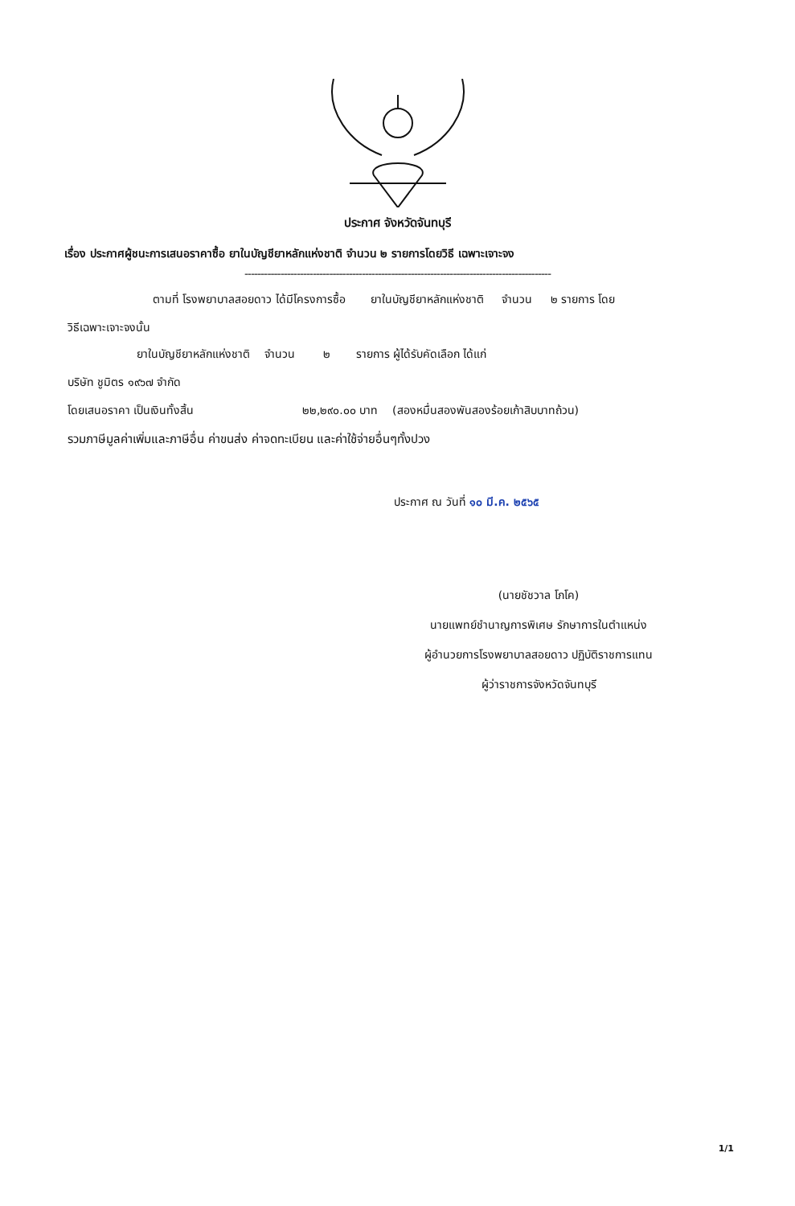ประกาศ จังหวัดจันทบุรี
เรื่อง ประกาศผู้ชนะการเสนอราคาซื้อ ยาในบัญชียาหลักแห่งชาติ จำนวน ๒ รายการโดยวิธี เฉพาะเจาะจง
----------------------------------------------------------------------------------------------
ตามที่ โรงพยาบาลสอยดาว ได้มีโครงการซื้อ ยาในบัญชียาหลักแห่งชาติ จำนวน ๒ รายการ โดย
วิธีเฉพาะเจาะจงนั้น
ยาในบัญชียาหลักแห่งชาติ จำนวน ๒ รายการ ผู้ได้รับคัดเลือก ได้แก่
บริษัท ชูมิตร ๑๙๖๗ จำกัด
โดยเสนอราคา เป็นเงินทั้งสิ้น ๒๒,๒๙๐.๐๐ บาท (สองหมื่นสองพันสองร้อยเก้าสิบบาทถ้วน)
รวมภาษีมูลค่าเพิ่มและภาษีอื่น ค่าขนส่ง ค่าจดทะเบียน และค่าใช้จ่ายอื่นๆทั้งปวง
ประกาศ ณ วันที่ ๑๐ มี.ค. ๒๕๖๕
(นายชัชวาล โภโค)
นายแพทย์ชำนาญการพิเศษ รักษาการในตำแหน่ง
ผู้อำนวยการโรงพยาบาลสอยดาว ปฏิบัติราชการแทน
ผู้ว่าราชการจังหวัดจันทบุรี
1/1